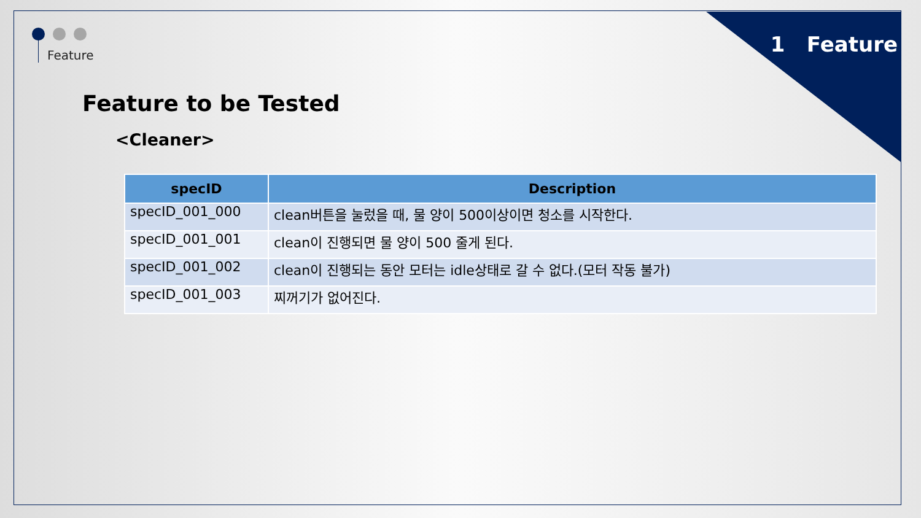Feature 1 Feature
Feature to be Tested
<Cleaner>
| specID | Description |
| --- | --- |
| specID_001_000 | clean버튼을 눌렀을 때, 물 양이 500이상이면 청소를 시작한다. |
| specID_001_001 | clean이 진행되면 물 양이 500 줄게 된다. |
| specID_001_002 | clean이 진행되는 동안 모터는 idle상태로 갈 수 없다.(모터 작동 불가) |
| specID_001_003 | 찌꺼기가 없어진다. |